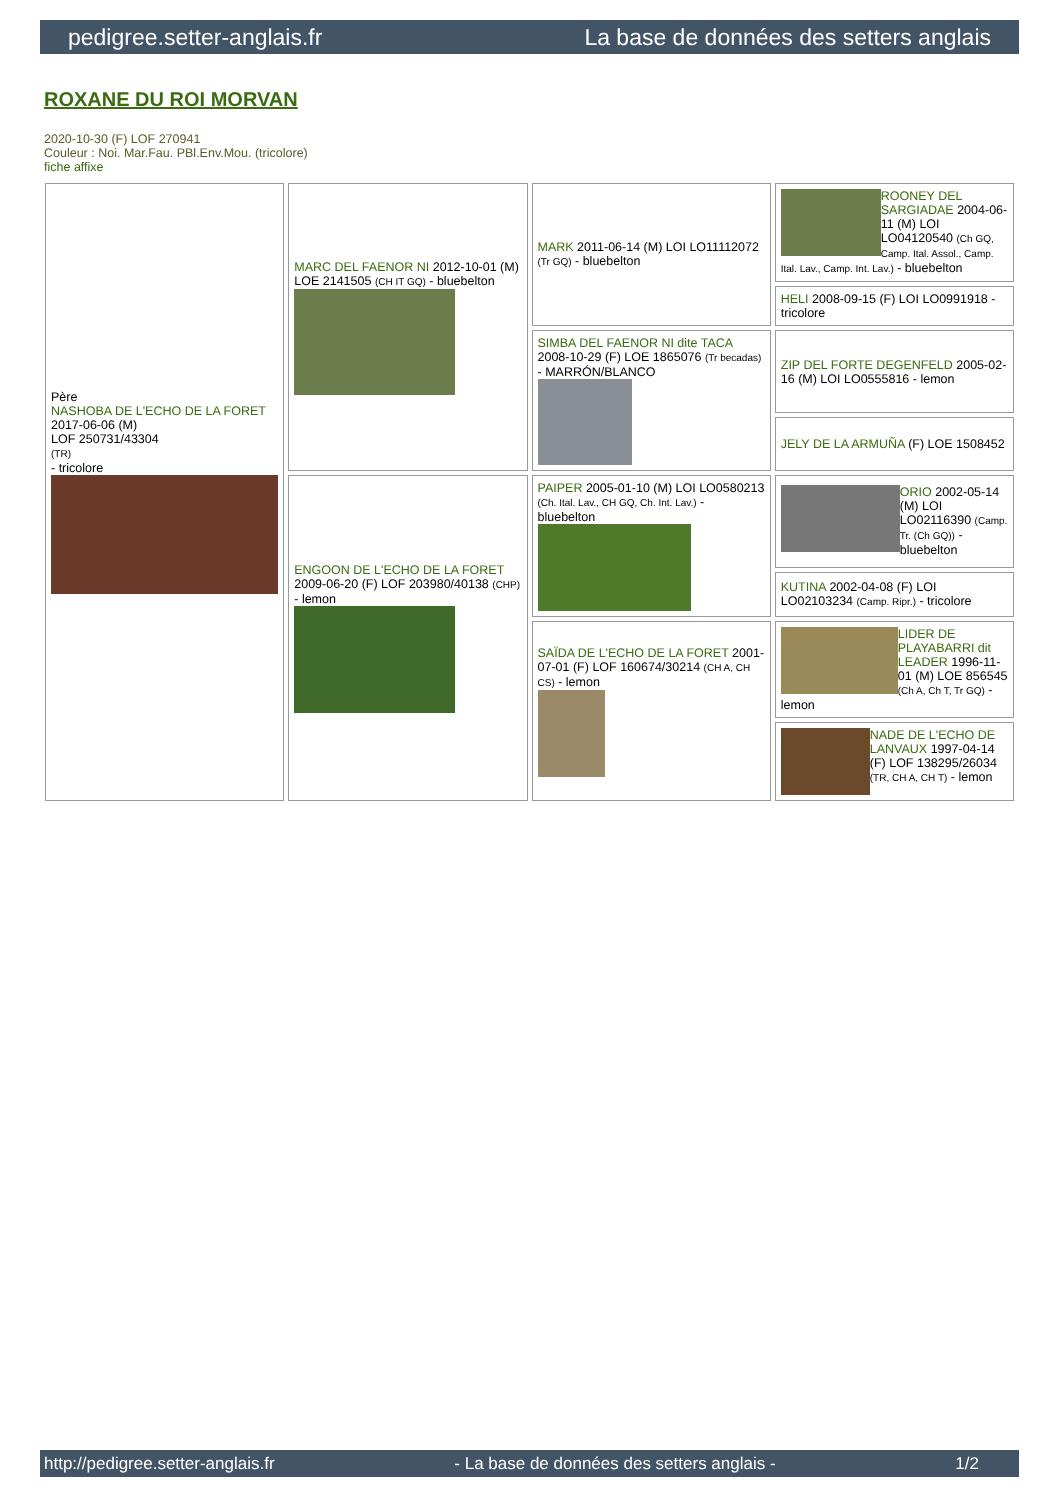pedigree.setter-anglais.fr La base de données des setters anglais
ROXANE DU ROI MORVAN
2020-10-30 (F) LOF 270941
Couleur : Noi. Mar.Fau. PBl.Env.Mou. (tricolore)
fiche affixe
| Père NASHOBA DE L'ECHO DE LA FORET 2017-06-06 (M) LOF 250731/43304 (TR) - tricolore | MARC DEL FAENOR NI 2012-10-01 (M) LOE 2141505 (CH IT GQ) - bluebelton | MARK 2011-06-14 (M) LOI LO11112072 (Tr GQ) - bluebelton | ROONEY DEL SARGIADAE 2004-06-11 (M) LOI LO04120540 (Ch GQ, Camp. Ital. Assol., Camp. Ital. Lav., Camp. Int. Lav.) - bluebelton |
| | | | HELI 2008-09-15 (F) LOI LO0991918 - tricolore |
| | | SIMBA DEL FAENOR NI dite TACA 2008-10-29 (F) LOE 1865076 (Tr becadas) - MARRÓN/BLANCO | ZIP DEL FORTE DEGENFELD 2005-02-16 (M) LOI LO0555816 - lemon |
| | | | JELY DE LA ARMUÑA (F) LOE 1508452 |
| | ENGOON DE L'ECHO DE LA FORET 2009-06-20 (F) LOF 203980/40138 (CHP) - lemon | PAIPER 2005-01-10 (M) LOI LO0580213 (Ch. Ital. Lav., CH GQ, Ch. Int. Lav.) - bluebelton | ORIO 2002-05-14 (M) LOI LO02116390 (Camp. Tr. (Ch GQ)) - bluebelton |
| | | | KUTINA 2002-04-08 (F) LOI LO02103234 (Camp. Ripr.) - tricolore |
| | | SAÏDA DE L'ECHO DE LA FORET 2001-07-01 (F) LOF 160674/30214 (CH A, CH CS) - lemon | LIDER DE PLAYABARRI dit LEADER 1996-11-01 (M) LOE 856545 (Ch A, Ch T, Tr GQ) - lemon |
| | | | NADE DE L'ECHO DE LANVAUX 1997-04-14 (F) LOF 138295/26034 (TR, CH A, CH T) - lemon |
http://pedigree.setter-anglais.fr - La base de données des setters anglais - 1/2